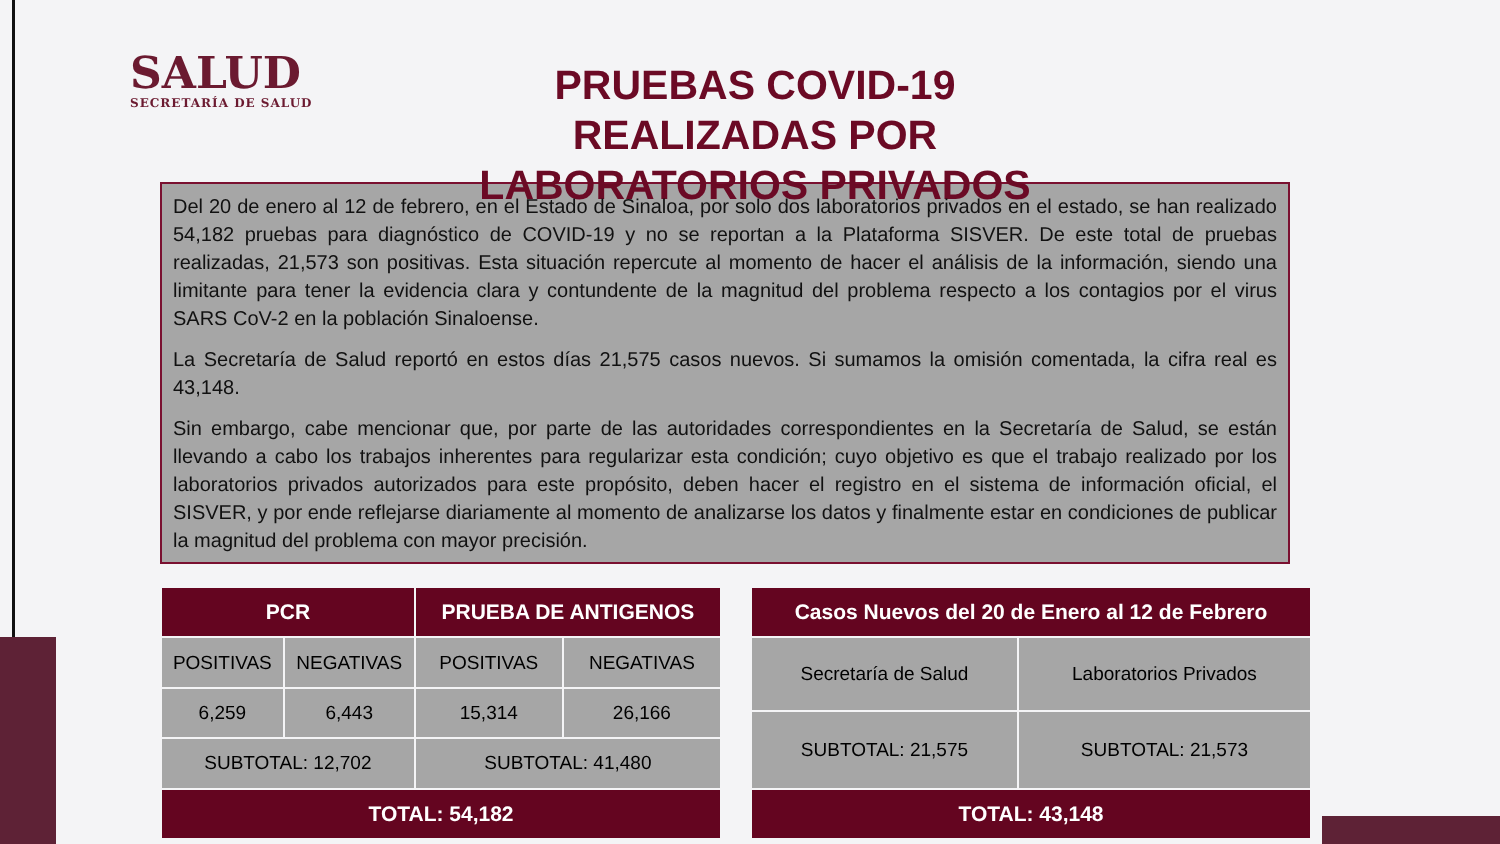SALUD
SECRETARÍA DE SALUD
PRUEBAS COVID-19 REALIZADAS POR LABORATORIOS PRIVADOS
Del 20 de enero al 12 de febrero, en el Estado de Sinaloa, por solo dos laboratorios privados en el estado, se han realizado 54,182 pruebas para diagnóstico de COVID-19 y no se reportan a la Plataforma SISVER. De este total de pruebas realizadas, 21,573 son positivas. Esta situación repercute al momento de hacer el análisis de la información, siendo una limitante para tener la evidencia clara y contundente de la magnitud del problema respecto a los contagios por el virus SARS CoV-2 en la población Sinaloense.
La Secretaría de Salud reportó en estos días 21,575 casos nuevos. Si sumamos la omisión comentada, la cifra real es 43,148.
Sin embargo, cabe mencionar que, por parte de las autoridades correspondientes en la Secretaría de Salud, se están llevando a cabo los trabajos inherentes para regularizar esta condición; cuyo objetivo es que el trabajo realizado por los laboratorios privados autorizados para este propósito, deben hacer el registro en el sistema de información oficial, el SISVER, y por ende reflejarse diariamente al momento de analizarse los datos y finalmente estar en condiciones de publicar la magnitud del problema con mayor precisión.
| PCR | | PRUEBA DE ANTIGENOS | |
| --- | --- | --- | --- |
| POSITIVAS | NEGATIVAS | POSITIVAS | NEGATIVAS |
| 6,259 | 6,443 | 15,314 | 26,166 |
| SUBTOTAL: 12,702 | | SUBTOTAL: 41,480 | |
| TOTAL: 54,182 | | | |
| Casos Nuevos del 20 de Enero al 12 de Febrero | |
| --- | --- |
| Secretaría de Salud | Laboratorios Privados |
| SUBTOTAL: 21,575 | SUBTOTAL: 21,573 |
| TOTAL: 43,148 | |